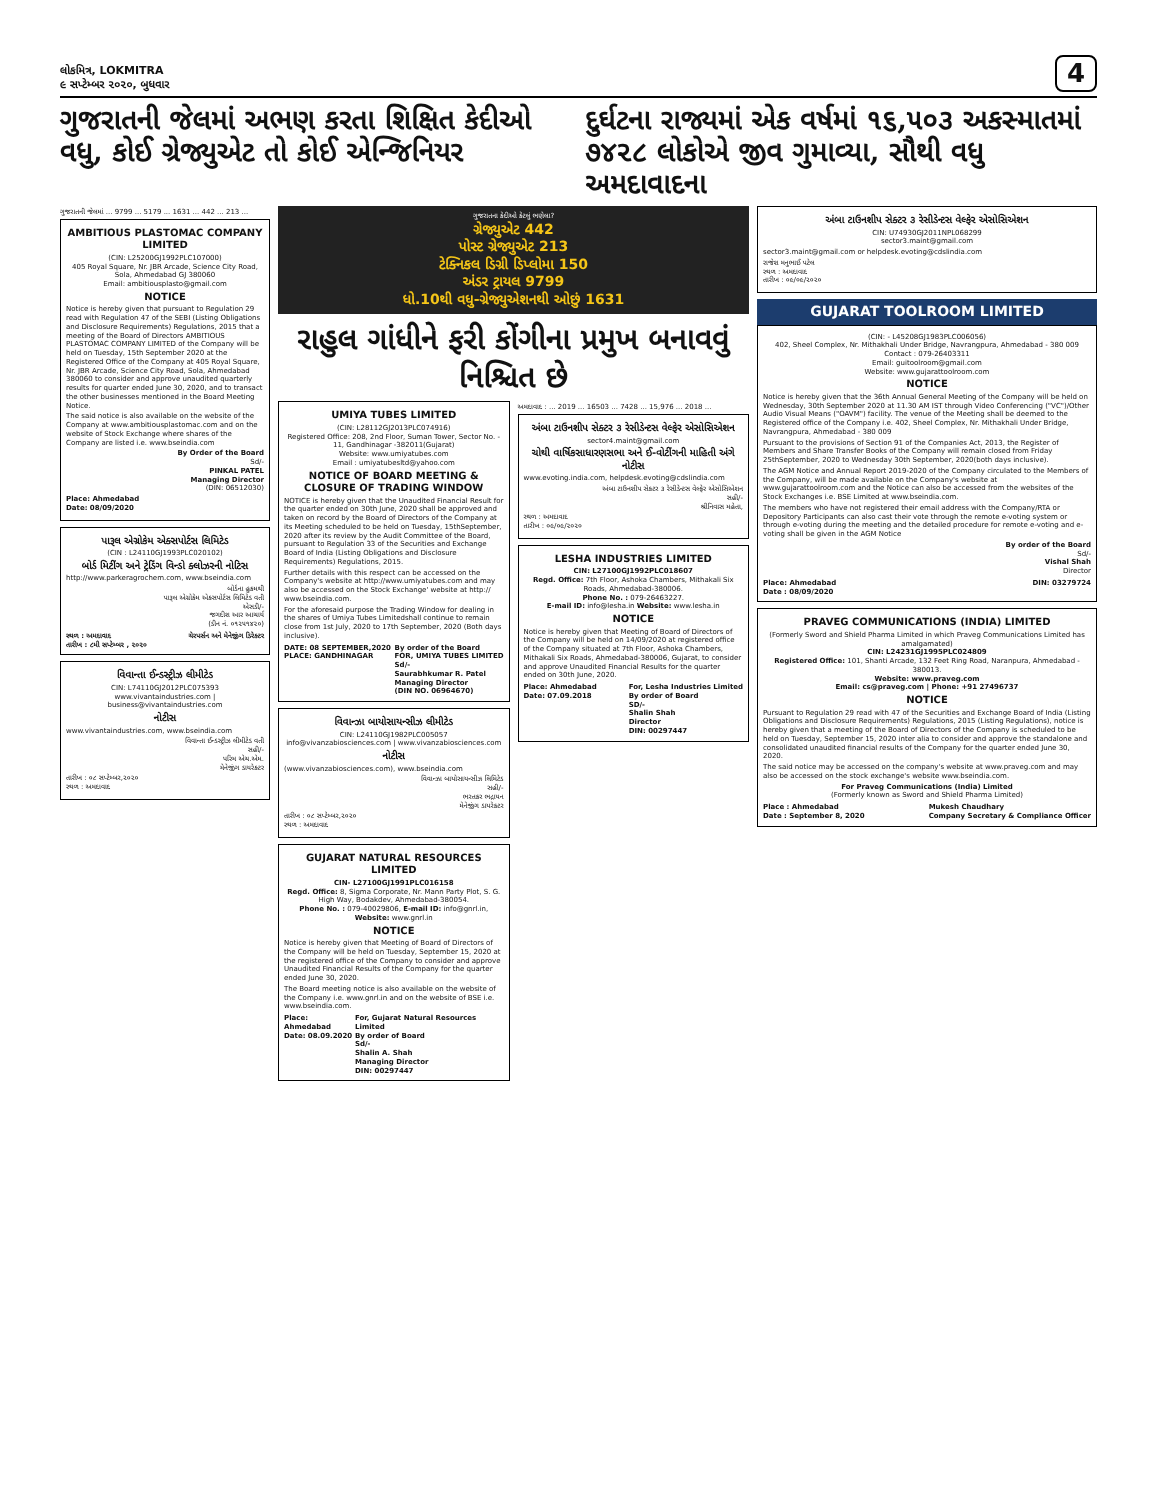લોકમિત્ર, LOKMITRA
૯ સપ્ટેમ્બર ૨૦૨૦, બુધવાર
4
ગુજરાતની જેલમાં અભણ કરતા શિક્ષિત કેદીઓ વધુ, કોઈ ગ્રેજ્યુએટ તો કોઈ એન્જિનિયર
દુર્ઘટના રાજ્યમાં એક વર્ષમાં ૧૬,૫૦૩ અકસ્માતમાં ૭૪૨૮ લોકોએ જીવ ગુમાવ્યા, સૌથી વધુ અમદાવાદના
ગુજરાતની જેલમાં ... 9799 ... 5179 ... 1631 ... 442 ... 213 ...
AMBITIOUS PLASTOMAC COMPANY LIMITED
(CIN: L25200GJ1992PLC107000)
405 Royal Square, Nr. JBR Arcade, Science City Road, Sola, Ahmedabad GJ 380060
Email: ambitiousplasto@gmail.com
NOTICE
Notice is hereby given that pursuant to Regulation 29 read with Regulation 47 of the SEBI (Listing Obligations and Disclosure Requirements) Regulations, 2015 that a meeting of the Board of Directors AMBITIOUS PLASTOMAC COMPANY LIMITED of the Company will be held on Tuesday, 15th September 2020 at the Registered Office of the Company at 405 Royal Square, Nr. JBR Arcade, Science City Road, Sola, Ahmedabad 380060 to consider and approve unaudited quarterly results for quarter ended June 30, 2020, and to transact the other businesses mentioned in the Board Meeting Notice.
The said notice is also available on the website of the Company at www.ambitiousplastomac.com and on the website of Stock Exchange where shares of the Company are listed i.e. www.bseindia.com
By Order of the Board
Sd/-
PINKAL PATEL
Managing Director
(DIN: 06512030)
Place: Ahmedabad
Date: 08/09/2020
પારૂલ એગ્રોકેમ એક્સપોર્ટસ લિમિટેડ
(CIN : L24110GJ1993PLC020102)
બોર્ડ મિટીંગ અને ટ્રેડિંગ વિન્ડો ક્લોઝરની નોટિસ
http://www.parkeragrochem.com, www.bseindia.com
બોર્ડના હુકમથી
પારૂલ એગ્રોકેમ એક્સપોર્ટસ લિમિટેડ વતી
એસડી/-
જગદીશ આર આચાર્ય
(ડીન નં. ૦૧૨૫૧૪૨૦)
સ્થળ : અમદાવાદ
તારીખ : ૮મી સપ્ટેમ્બર , ૨૦૨૦ ચેરપર્સન અને મેનેજીંગ ડિરેક્ટર
વિવાન્તા ઈન્ડસ્ટ્રીઝ લીમીટેડ
CIN: L74110GJ2012PLC075393
www.vivantaindustries.com | business@vivantaindustries.com
નોટીસ
www.vivantaindustries.com, www.bseindia.com
વિવાન્તા ઈન્ડસ્ટ્રીઝ લીમીટેડ વતી
સહી/-
પરિમ એચ.એમ.
મેનેજીંગ ડાયરેક્ટર
તારીખ : ૦૮ સપ્ટેમ્બર,૨૦૨૦
સ્થળ : અમદાવાદ
ગુજરાતના કેદીઓ કેટલું ભણેલા?
ગ્રેજ્યુએટ 442
પોસ્ટ ગ્રેજ્યુએટ 213
ટેક્નિકલ ડિગ્રી ડિપ્લોમા 150
અંડર ટ્રાયલ 9799
ધો.10થી વધુ-ગ્રેજ્યુએશનથી ઓછું 1631
રાહુલ ગાંધીને ફરી કોંગીના પ્રમુખ બનાવવું નિશ્ચિત છે
UMIYA TUBES LIMITED
(CIN: L28112GJ2013PLC074916)
Registered Office: 208, 2nd Floor, Suman Tower, Sector No. - 11, Gandhinagar -382011(Gujarat)
Website: www.umiyatubes.com
Email : umiyatubesltd@yahoo.com
NOTICE OF BOARD MEETING & CLOSURE OF TRADING WINDOW
NOTICE is hereby given that the Unaudited Financial Result for the quarter ended on 30th June, 2020 shall be approved and taken on record by the Board of Directors of the Company at its Meeting scheduled to be held on Tuesday, 15thSeptember, 2020 after its review by the Audit Committee of the Board, pursuant to Regulation 33 of the Securities and Exchange Board of India (Listing Obligations and Disclosure Requirements) Regulations, 2015.
Further details with this respect can be accessed on the Company's website at http://www.umiyatubes.com and may also be accessed on the Stock Exchange' website at http:// www.bseindia.com.
For the aforesaid purpose the Trading Window for dealing in the shares of Umiya Tubes Limitedshall continue to remain close from 1st July, 2020 to 17th September, 2020 (Both days inclusive).
DATE: 08 SEPTEMBER,2020
PLACE: GANDHINAGAR By order of the Board
FOR, UMIYA TUBES LIMITED
Sd/-
Saurabhkumar R. Patel
Managing Director
(DIN NO. 06964670)
વિવાન્ઝા બાયોસાયન્સીઝ લીમીટેડ
CIN: L24110GJ1982PLC005057
info@vivanzabiosciences.com | www.vivanzabiosciences.com
નોટીસ
(www.vivanzabiosciences.com), www.bseindia.com
વિવાન્ઝા બાયોસાયન્સીઝ લિમિટેડ
સહી/-
ભરતકર ભદ્રાયન
મેનેજીંગ ડાયરેક્ટર
તારીખ : ૦૮ સપ્ટેમ્બર,૨૦૨૦
સ્થળ : અમદાવાદ
GUJARAT NATURAL RESOURCES LIMITED
CIN- L27100GJ1991PLC016158
Regd. Office: 8, Sigma Corporate, Nr. Mann Party Plot, S. G. High Way, Bodakdev, Ahmedabad-380054.
Phone No. : 079-40029806, E-mail ID: info@gnrl.in, Website: www.gnrl.in
NOTICE
Notice is hereby given that Meeting of Board of Directors of the Company will be held on Tuesday, September 15, 2020 at the registered office of the Company to consider and approve Unaudited Financial Results of the Company for the quarter ended June 30, 2020.
The Board meeting notice is also available on the website of the Company i.e. www.gnrl.in and on the website of BSE i.e. www.bseindia.com.
Place: Ahmedabad
Date: 08.09.2020 For, Gujarat Natural Resources Limited
By order of Board
Sd/-
Shalin A. Shah
Managing Director
DIN: 00297447
અમદાવાદ : ... 2019 ... 16503 ... 7428 ... 15,976 ... 2018 ...
અંબા ટાઉનશીપ સેક્ટર ૩ રેસીડેન્ટસ વેલ્ફેર એસોસિએશન
sector4.maint@gmail.com
ચોથી વાર્ષિકસાધારણસભા અને ઈ-વોટીંગની માહિતી અંગે નોટીસ
www.evoting.india.com, helpdesk.evoting@cdslindia.com
અંબા ટાઉનશીપ સેક્ટર ૩ રેસીડેન્ટસ વેલ્ફેર એસોસિએશન
સહી/-
શ્રીનિવાસ મહેતા,
સ્થળ : અમદાવાદ
તારીખ : ૦૯/૦૯/૨૦૨૦
LESHA INDUSTRIES LIMITED
CIN: L27100GJ1992PLC018607
Regd. Office: 7th Floor, Ashoka Chambers, Mithakali Six Roads, Ahmedabad-380006.
Phone No. : 079-26463227.
E-mail ID: info@lesha.in Website: www.lesha.in
NOTICE
Notice is hereby given that Meeting of Board of Directors of the Company will be held on 14/09/2020 at registered office of the Company situated at 7th Floor, Ashoka Chambers, Mithakali Six Roads, Ahmedabad-380006, Gujarat, to consider and approve Unaudited Financial Results for the quarter ended on 30th June, 2020.
Place: Ahmedabad
Date: 07.09.2018 For, Lesha Industries Limited
By order of Board
SD/-
Shalin Shah
Director
DIN: 00297447
અંબા ટાઉનશીપ સેક્ટર ૩ રેસીડેન્ટસ વેલ્ફેર એસોસિએશન
CIN: U74930GJ2011NPL068299
sector3.maint@gmail.com
sector3.maint@gmail.com or helpdesk.evoting@cdslindia.com
રાજેશ મનુભાઈ પટેલ
સ્થળ : અમદાવાદ
તારીખ : ૦૯/૦૯/૨૦૨૦
GUJARAT TOOLROOM LIMITED
(CIN: - L45208GJ1983PLC006056)
402, Sheel Complex, Nr. Mithakhali Under Bridge, Navrangpura, Ahmedabad - 380 009
Contact : 079-26403311
Email: guitoolroom@gmail.com
Website: www.gujarattoolroom.com
NOTICE
Notice is hereby given that the 36th Annual General Meeting of the Company will be held on Wednesday, 30th September 2020 at 11.30 AM IST through Video Conferencing ("VC")/Other Audio Visual Means ("OAVM") facility. The venue of the Meeting shall be deemed to the Registered office of the Company i.e. 402, Sheel Complex, Nr. Mithakhali Under Bridge, Navrangpura, Ahmedabad - 380 009
Pursuant to the provisions of Section 91 of the Companies Act, 2013, the Register of Members and Share Transfer Books of the Company will remain closed from Friday 25thSeptember, 2020 to Wednesday 30th September, 2020(both days inclusive).
The AGM Notice and Annual Report 2019-2020 of the Company circulated to the Members of the Company, will be made available on the Company's website at www.gujarattoolroom.com and the Notice can also be accessed from the websites of the Stock Exchanges i.e. BSE Limited at www.bseindia.com.
The members who have not registered their email address with the Company/RTA or Depository Participants can also cast their vote through the remote e-voting system or through e-voting during the meeting and the detailed procedure for remote e-voting and e-voting shall be given in the AGM Notice
By order of the Board
Sd/-
Vishal Shah
Director
Place: Ahmedabad
Date : 08/09/2020 DIN: 03279724
PRAVEG COMMUNICATIONS (INDIA) LIMITED
(Formerly Sword and Shield Pharma Limited in which Praveg Communications Limited has amalgamated)
CIN: L24231GJ1995PLC024809
Registered Office: 101, Shanti Arcade, 132 Feet Ring Road, Naranpura, Ahmedabad - 380013.
Website: www.praveg.com
Email: cs@praveg.com | Phone: +91 27496737
NOTICE
Pursuant to Regulation 29 read with 47 of the Securities and Exchange Board of India (Listing Obligations and Disclosure Requirements) Regulations, 2015 (Listing Regulations), notice is hereby given that a meeting of the Board of Directors of the Company is scheduled to be held on Tuesday, September 15, 2020 inter alia to consider and approve the standalone and consolidated unaudited financial results of the Company for the quarter ended June 30, 2020.
The said notice may be accessed on the company's website at www.praveg.com and may also be accessed on the stock exchange's website www.bseindia.com.
For Praveg Communications (India) Limited
(Formerly known as Sword and Shield Pharma Limited)
Place : Ahmedabad
Date : September 8, 2020 Mukesh Chaudhary
Company Secretary & Compliance Officer